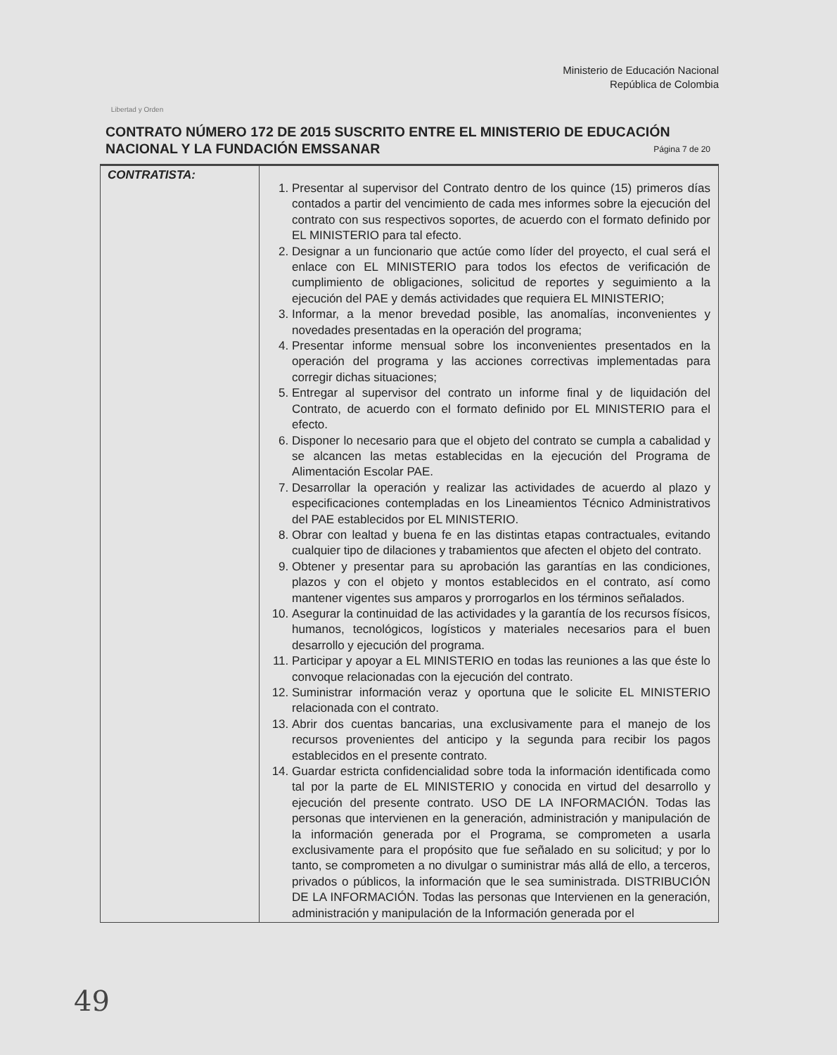Libertad y Orden
Ministerio de Educación Nacional
República de Colombia
CONTRATO NÚMERO 172 DE 2015 SUSCRITO ENTRE EL MINISTERIO DE EDUCACIÓN NACIONAL Y LA FUNDACIÓN EMSSANAR
Página 7 de 20
| CONTRATISTA: | 1. Presentar al supervisor del Contrato dentro de los quince (15) primeros días contados a partir del vencimiento de cada mes informes sobre la ejecución del contrato con sus respectivos soportes, de acuerdo con el formato definido por EL MINISTERIO para tal efecto. 2. Designar a un funcionario que actúe como líder del proyecto, el cual será el enlace con EL MINISTERIO para todos los efectos de verificación de cumplimiento de obligaciones, solicitud de reportes y seguimiento a la ejecución del PAE y demás actividades que requiera EL MINISTERIO; 3. Informar, a la menor brevedad posible, las anomalías, inconvenientes y novedades presentadas en la operación del programa; 4. Presentar informe mensual sobre los inconvenientes presentados en la operación del programa y las acciones correctivas implementadas para corregir dichas situaciones; 5. Entregar al supervisor del contrato un informe final y de liquidación del Contrato, de acuerdo con el formato definido por EL MINISTERIO para el efecto. 6. Disponer lo necesario para que el objeto del contrato se cumpla a cabalidad y se alcancen las metas establecidas en la ejecución del Programa de Alimentación Escolar PAE. 7. Desarrollar la operación y realizar las actividades de acuerdo al plazo y especificaciones contempladas en los Lineamientos Técnico Administrativos del PAE establecidos por EL MINISTERIO. 8. Obrar con lealtad y buena fe en las distintas etapas contractuales, evitando cualquier tipo de dilaciones y trabamientos que afecten el objeto del contrato. 9. Obtener y presentar para su aprobación las garantías en las condiciones, plazos y con el objeto y montos establecidos en el contrato, así como mantener vigentes sus amparos y prorrogarlos en los términos señalados. 10. Asegurar la continuidad de las actividades y la garantía de los recursos físicos, humanos, tecnológicos, logísticos y materiales necesarios para el buen desarrollo y ejecución del programa. 11. Participar y apoyar a EL MINISTERIO en todas las reuniones a las que éste lo convoque relacionadas con la ejecución del contrato. 12. Suministrar información veraz y oportuna que le solicite EL MINISTERIO relacionada con el contrato. 13. Abrir dos cuentas bancarias, una exclusivamente para el manejo de los recursos provenientes del anticipo y la segunda para recibir los pagos establecidos en el presente contrato. 14. Guardar estricta confidencialidad sobre toda la información identificada como tal por la parte de EL MINISTERIO y conocida en virtud del desarrollo y ejecución del presente contrato. USO DE LA INFORMACIÓN. Todas las personas que intervienen en la generación, administración y manipulación de la información generada por el Programa, se comprometen a usarla exclusivamente para el propósito que fue señalado en su solicitud; y por lo tanto, se comprometen a no divulgar o suministrar más allá de ello, a terceros, privados o públicos, la información que le sea suministrada. DISTRIBUCIÓN DE LA INFORMACIÓN. Todas las personas que Intervienen en la generación, administración y manipulación de la Información generada por el |
49